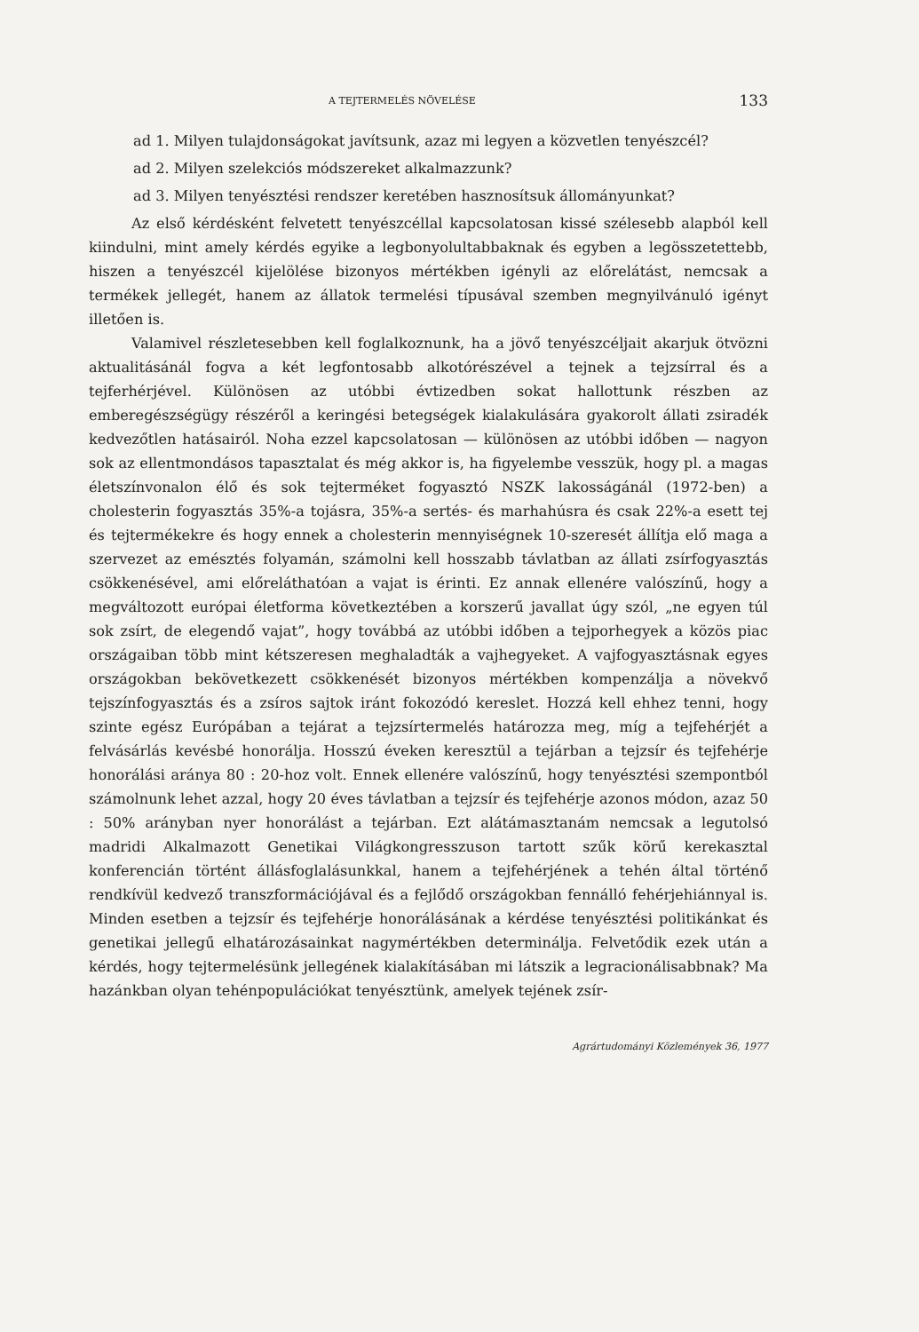A TEJTERMELÉS NÖVELÉSE 133
ad 1. Milyen tulajdonságokat javítsunk, azaz mi legyen a közvetlen tenyészcél?
ad 2. Milyen szelekciós módszereket alkalmazzunk?
ad 3. Milyen tenyésztési rendszer keretében hasznosítsuk állományunkat?
Az első kérdésként felvetett tenyészcéllal kapcsolatosan kissé szélesebb alapból kell kiindulni, mint amely kérdés egyike a legbonyolultabbaknak és egyben a legösszetettebb, hiszen a tenyészcél kijelölése bizonyos mértékben igényli az előrelátást, nemcsak a termékek jellegét, hanem az állatok termelési típusával szemben megnyilvánuló igényt illetően is.
Valamivel részletesebben kell foglalkoznunk, ha a jövő tenyészcéljait akarjuk ötvözni aktualitásánál fogva a két legfontosabb alkotórészével a tejnek a tejzsírral és a tejferhérjével. Különösen az utóbbi évtizedben sokat hallottunk részben az emberegészségügy részéről a keringési betegségek kialakulására gyakorolt állati zsiradék kedvezőtlen hatásairól. Noha ezzel kapcsolatosan — különösen az utóbbi időben — nagyon sok az ellentmondásos tapasztalat és még akkor is, ha figyelembe vesszük, hogy pl. a magas életszínvonalon élő és sok tejterméket fogyasztó NSZK lakosságánál (1972-ben) a cholesterin fogyasztás 35%-a tojásra, 35%-a sertés- és marhahúsra és csak 22%-a esett tej és tejtermékekre és hogy ennek a cholesterin mennyiségnek 10-szeresét állítja elő maga a szervezet az emésztés folyamán, számolni kell hosszabb távlatban az állati zsírfogyasztás csökkenésével, ami előreláthatóan a vajat is érinti. Ez annak ellenére valószínű, hogy a megváltozott európai életforma következtében a korszerű javallat úgy szól, „ne egyen túl sok zsírt, de elegendő vajat”, hogy továbbá az utóbbi időben a tejporhegyek a közös piac országaiban több mint kétszeresen meghaladták a vajhegyeket. A vajfogyasztásnak egyes országokban bekövetkezett csökkenését bizonyos mértékben kompenzálja a növekvő tejszínfogyasztás és a zsíros sajtok iránt fokozódó kereslet. Hozzá kell ehhez tenni, hogy szinte egész Európában a tejárat a tejzsírtermelés határozza meg, míg a tejfehérjét a felvásárlás kevésbé honorálja. Hosszú éveken keresztül a tejárban a tejzsír és tejfehérje honorálási aránya 80 : 20-hoz volt. Ennek ellenére valószínű, hogy tenyésztési szempontból számolnunk lehet azzal, hogy 20 éves távlatban a tejzsír és tejfehérje azonos módon, azaz 50 : 50% arányban nyer honorálást a tejárban. Ezt alátámasztanám nemcsak a legutolsó madridi Alkalmazott Genetikai Világkongresszuson tartott szűk körű kerekasztal konferencián történt állásfoglalásunkkal, hanem a tejfehérjének a tehén által történő rendkívül kedvező transzformációjával és a fejlődő országokban fennálló fehérjehiánnyal is. Minden esetben a tejzsír és tejfehérje honorálásának a kérdése tenyésztési politikánkat és genetikai jellegű elhatározásainkat nagymértékben determinálja. Felvetődik ezek után a kérdés, hogy tejtermelésünk jellegének kialakításában mi látszik a legracionálisabbnak? Ma hazánkban olyan tehénpopulációkat tenyésztünk, amelyek tejének zsír-
Agrártudományi Közlemények 36, 1977